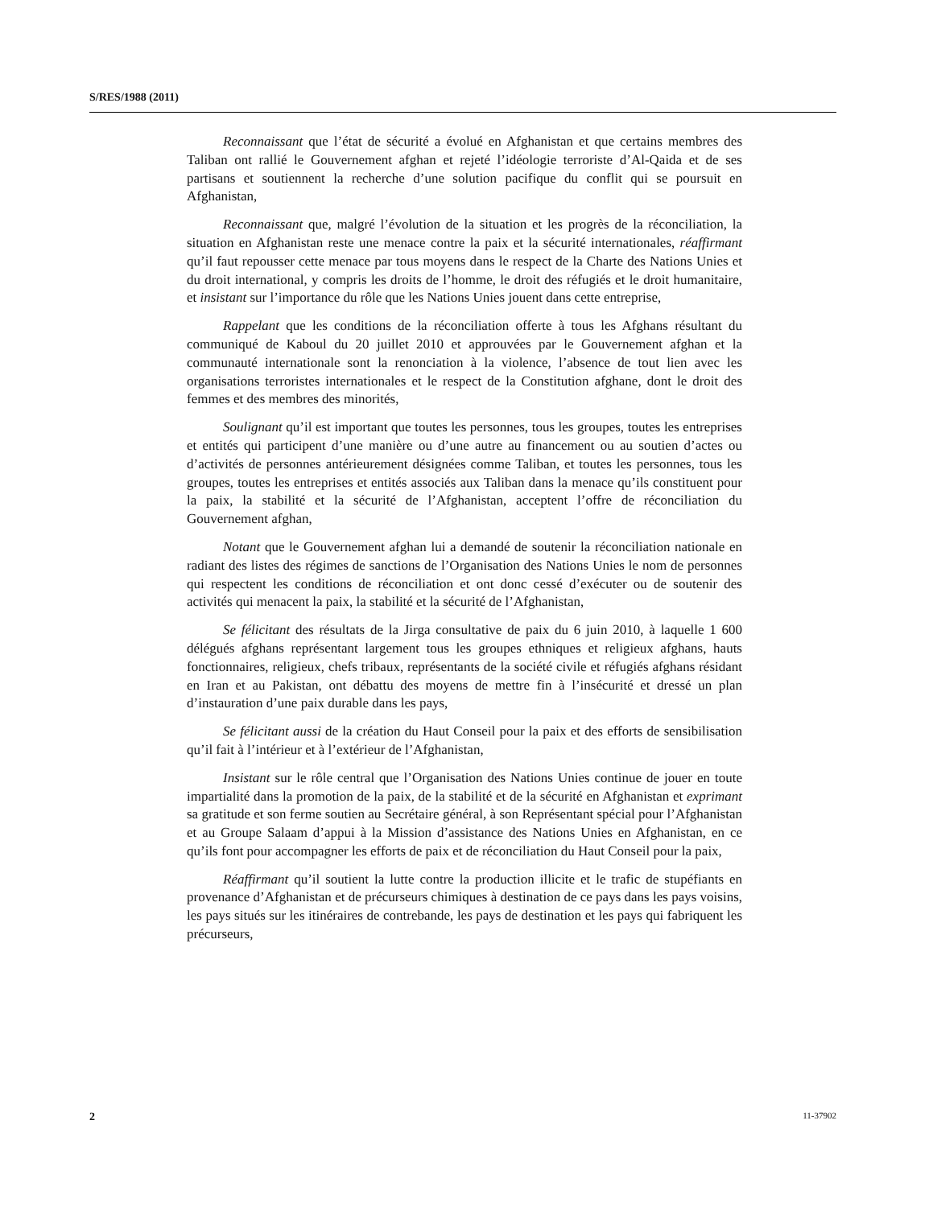S/RES/1988 (2011)
Reconnaissant que l’état de sécurité a évolué en Afghanistan et que certains membres des Taliban ont rallié le Gouvernement afghan et rejeté l’idéologie terroriste d’Al-Qaida et de ses partisans et soutiennent la recherche d’une solution pacifique du conflit qui se poursuit en Afghanistan,
Reconnaissant que, malgré l’évolution de la situation et les progrès de la réconciliation, la situation en Afghanistan reste une menace contre la paix et la sécurité internationales, réaffirmant qu’il faut repousser cette menace par tous moyens dans le respect de la Charte des Nations Unies et du droit international, y compris les droits de l’homme, le droit des réfugiés et le droit humanitaire, et insistant sur l’importance du rôle que les Nations Unies jouent dans cette entreprise,
Rappelant que les conditions de la réconciliation offerte à tous les Afghans résultant du communiqué de Kaboul du 20 juillet 2010 et approuvées par le Gouvernement afghan et la communauté internationale sont la renonciation à la violence, l’absence de tout lien avec les organisations terroristes internationales et le respect de la Constitution afghane, dont le droit des femmes et des membres des minorités,
Soulignant qu’il est important que toutes les personnes, tous les groupes, toutes les entreprises et entités qui participent d’une manière ou d’une autre au financement ou au soutien d’actes ou d’activités de personnes antérieurement désignées comme Taliban, et toutes les personnes, tous les groupes, toutes les entreprises et entités associés aux Taliban dans la menace qu’ils constituent pour la paix, la stabilité et la sécurité de l’Afghanistan, acceptent l’offre de réconciliation du Gouvernement afghan,
Notant que le Gouvernement afghan lui a demandé de soutenir la réconciliation nationale en radiant des listes des régimes de sanctions de l’Organisation des Nations Unies le nom de personnes qui respectent les conditions de réconciliation et ont donc cessé d’exécuter ou de soutenir des activités qui menacent la paix, la stabilité et la sécurité de l’Afghanistan,
Se félicitant des résultats de la Jirga consultative de paix du 6 juin 2010, à laquelle 1 600 délégués afghans représentant largement tous les groupes ethniques et religieux afghans, hauts fonctionnaires, religieux, chefs tribaux, représentants de la société civile et réfugiés afghans résidant en Iran et au Pakistan, ont débattu des moyens de mettre fin à l’insécurité et dressé un plan d’instauration d’une paix durable dans les pays,
Se félicitant aussi de la création du Haut Conseil pour la paix et des efforts de sensibilisation qu’il fait à l’intérieur et à l’extérieur de l’Afghanistan,
Insistant sur le rôle central que l’Organisation des Nations Unies continue de jouer en toute impartialité dans la promotion de la paix, de la stabilité et de la sécurité en Afghanistan et exprimant sa gratitude et son ferme soutien au Secrétaire général, à son Représentant spécial pour l’Afghanistan et au Groupe Salaam d’appui à la Mission d’assistance des Nations Unies en Afghanistan, en ce qu’ils font pour accompagner les efforts de paix et de réconciliation du Haut Conseil pour la paix,
Réaffirmant qu’il soutient la lutte contre la production illicite et le trafic de stupéfiants en provenance d’Afghanistan et de précurseurs chimiques à destination de ce pays dans les pays voisins, les pays situés sur les itinéraires de contrebande, les pays de destination et les pays qui fabriquent les précurseurs,
2 11-37902